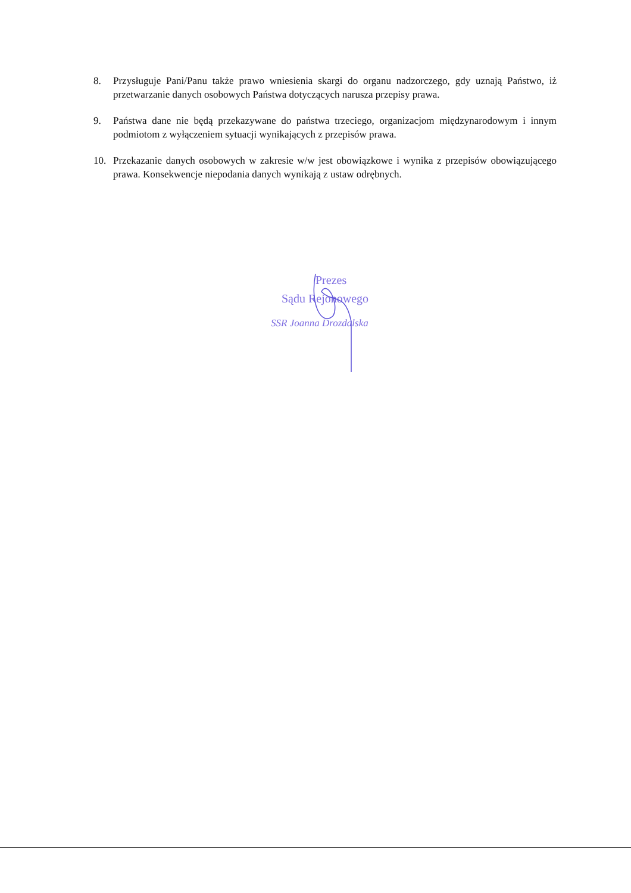8. Przysługuje Pani/Panu także prawo wniesienia skargi do organu nadzorczego, gdy uznają Państwo, iż przetwarzanie danych osobowych Państwa dotyczących narusza przepisy prawa.
9. Państwa dane nie będą przekazywane do państwa trzeciego, organizacjom międzynarodowym i innym podmiotom z wyłączeniem sytuacji wynikających z przepisów prawa.
10. Przekazanie danych osobowych w zakresie w/w jest obowiązkowe i wynika z przepisów obowiązującego prawa. Konsekwencje niepodania danych wynikają z ustaw odrębnych.
Prezes
Sądu Rejonowego
SSR Joanna Drozdalska